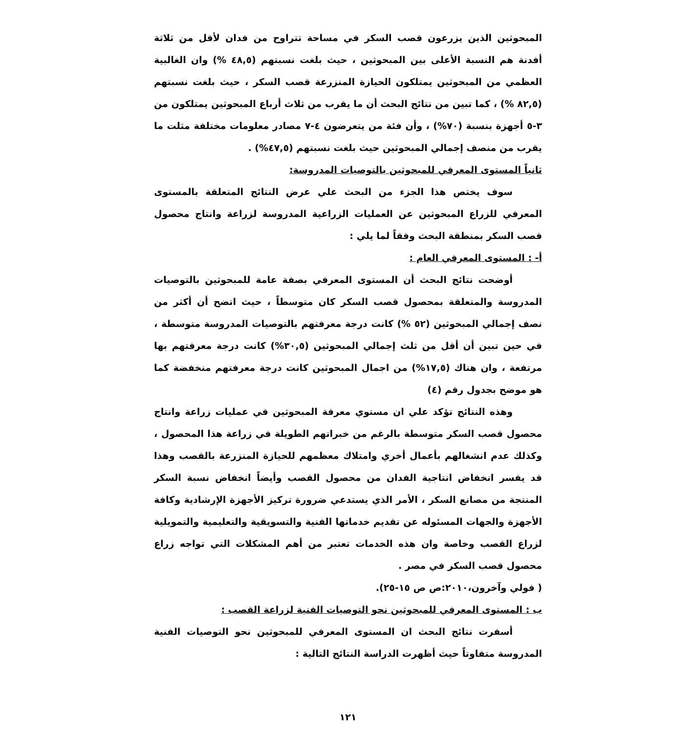المبحوثين الذين يزرعون قصب السكر في مساحة تتراوح من فدان لأقل من ثلاثة أفدنة هم النسبة الأعلى بين المبحوثين ، حيث بلغت نسبتهم (٤٨,٥ %) وان الغالبية العظمي من المبحوثين يمتلكون الحيازة المنزرعة قصب السكر ، حيث بلغت نسبتهم (٨٢,٥ %) ، كما تبين من نتائج البحث أن ما يقرب من ثلاث أرباع المبحوثين يمتلكون من ٣-٥ أجهزة بنسبة (٧٠%) ، وأن فئة من يتعرضون ٤-٧ مصادر معلومات مختلفة مثلت ما يقرب من منصف إجمالي المبحوثين حيث بلغت نسبتهم (٤٧,٥%) .
ثانياً المستوى المعرفي للمبحوثين بالتوصيات المدروسة:
سوف يختص هذا الجزء من البحث علي عرض النتائج المتعلقة بالمستوى المعرفي للزراع المبحوثين عن العمليات الزراعية المدروسة لزراعة وانتاج محصول قصب السكر بمنطقة البحث وفقاً لما يلي :
أ- : المستوى المعرفي العام :
أوضحت نتائج البحث أن المستوى المعرفي بصفة عامة للمبحوثين بالتوصيات المدروسة والمتعلقة بمحصول قصب السكر كان متوسطاً ، حيث اتضح أن أكثر من نصف إجمالي المبحوثين (٥٢ %) كانت درجة معرفتهم بالتوصيات المدروسة متوسطة ، في حين تبين أن أقل من ثلث إجمالي المبحوثين (٣٠,٥%) كانت درجة معرفتهم بها مرتفعة ، وان هناك (١٧,٥%) من اجمال المبحوثين كانت درجة معرفتهم منخفضة كما هو موضح بجدول رقم (٤)
وهذه النتائج تؤكد علي ان مستوي معرفة المبحوثين في عمليات زراعة وانتاج محصول قصب السكر متوسطة بالرغم من خبراتهم الطويلة في زراعة هذا المحصول ، وكذلك عدم انشغالهم بأعمال أخري وامتلاك معظمهم للحيازة المنزرعة بالقصب وهذا قد يفسر انخفاض انتاجية الفدان من محصول القصب وأيضاً انخفاض نسبة السكر المنتجة من مصانع السكر ، الأمر الذي يستدعي ضرورة تركيز الأجهزة الإرشادية وكافة الأجهزة والجهات المسئوله عن تقديم خدماتها الفنية والتسويقية والتعليمية والتمويلية لزراع القصب وخاصة وان هذه الخدمات تعتبر من أهم المشكلات التي تواجه زراع محصول قصب السكر في مصر .
( فولي وآخرون،٢٠١٠:ص ص ١٥-٢٥).
ب : المستوى المعرفي للمبحوثين نحو التوصيات الفنية لزراعة القصب :
أسفرت نتائج البحث ان المستوى المعرفي للمبحوثين نحو التوصيات الفنية المدروسة متفاوتاً حيث أظهرت الدراسة النتائج التالية :
١٢١